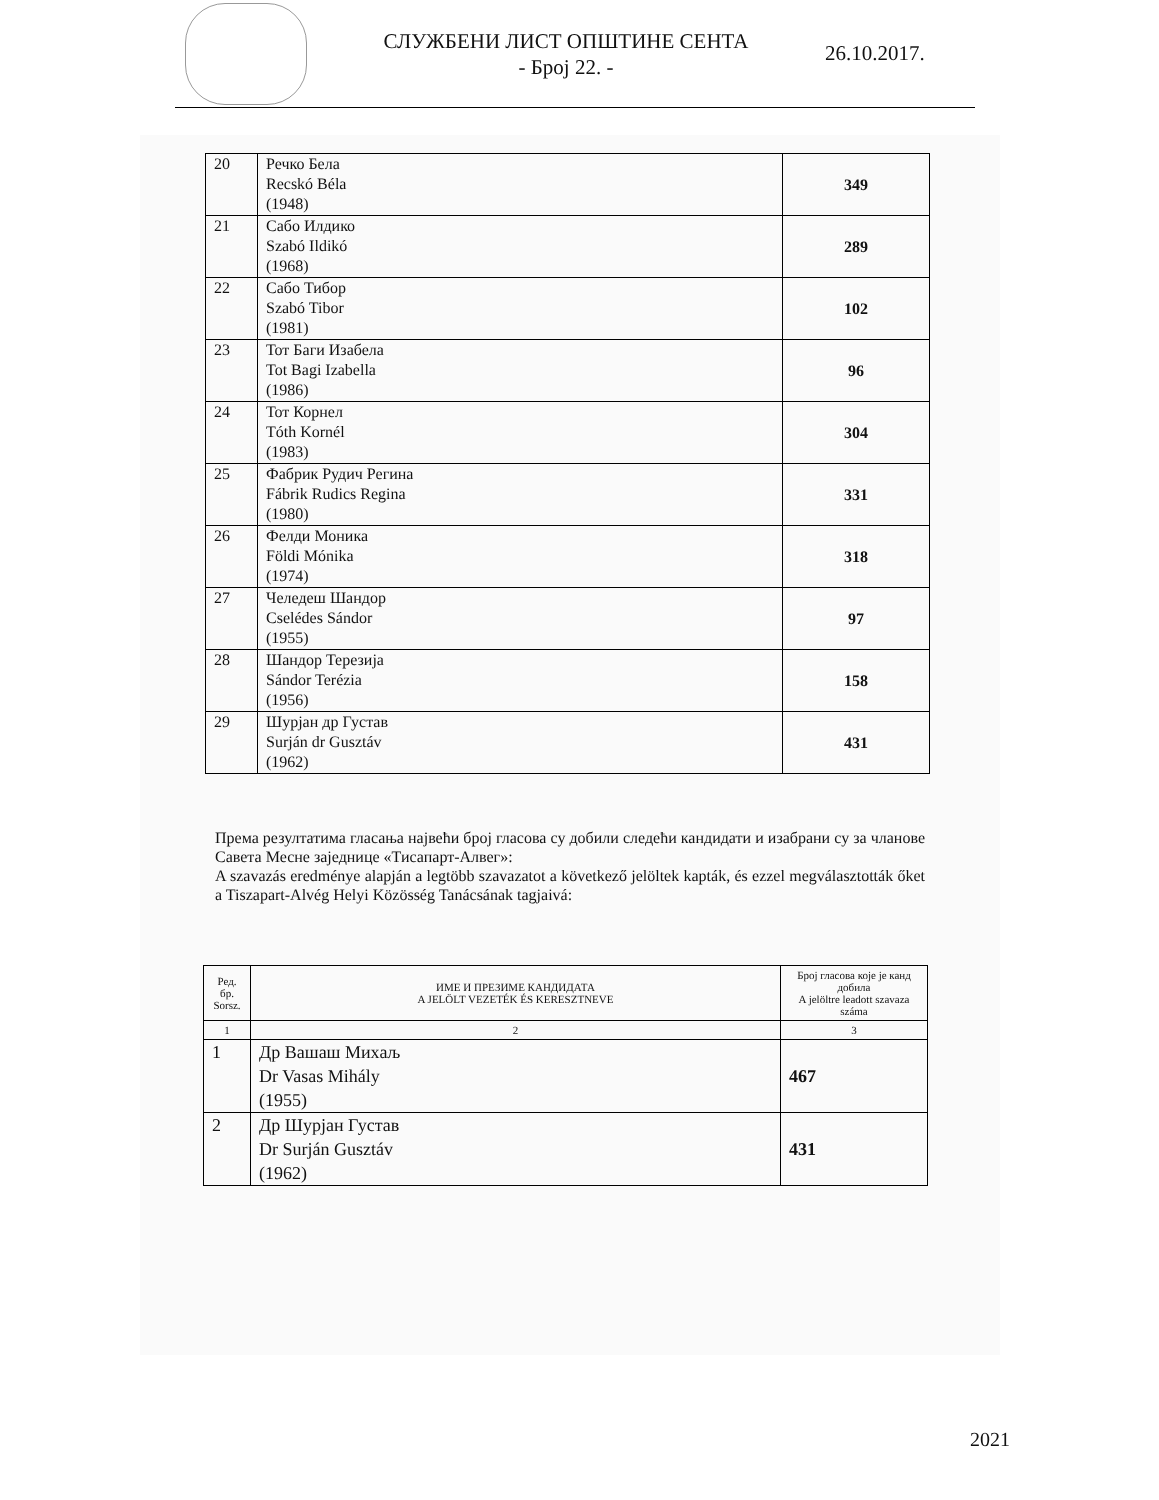СЛУЖБЕНИ ЛИСТ ОПШТИНЕ СЕНТА
- Број 22. -
26.10.2017.
| 20 | Речко Бела Recskó Béla (1948) | 349 |
| 21 | Сабо Илдико Szabó Ildikó (1968) | 289 |
| 22 | Сабо Тибор Szabó Tibor (1981) | 102 |
| 23 | Тот Баги Изабела Tot Bagi Izabella (1986) | 96 |
| 24 | Тот Корнел Tóth Kornél (1983) | 304 |
| 25 | Фабрик Рудич Регина Fábrik Rudics Regina (1980) | 331 |
| 26 | Фелди Моника Földi Mónika (1974) | 318 |
| 27 | Челедеш Шандор Cselédes Sándor (1955) | 97 |
| 28 | Шандор Терезија Sándor Terézia (1956) | 158 |
| 29 | Шурјан др Густав Surján dr Gusztáv (1962) | 431 |
Према резултатима гласања највећи број гласова су добили следећи кандидати и изабрани су за чланове Савета Месне заједнице «Тисапарт-Алвег»:
A szavazás eredménye alapján a legtöbb szavazatot a következő jelöltek kapták, és ezzel megválasztották őket a Tiszapart-Alvég Helyi Közösség Tanácsának tagjaivá:
| Ред. бр. Sorsz. | ИМЕ И ПРЕЗИМЕ КАНДИДАТА A JELÖLT VEZETÉK ÉS KERESZTNEVE | Број гласова које је канд добила A jelöltre leadott szavaza száma |
| --- | --- | --- |
| 1 | 2 | 3 |
| 1 | Др Вашаш Михаљ Dr Vasas Mihály (1955) | 467 |
| 2 | Др Шурјан Густав Dr Surján Gusztáv (1962) | 431 |
2021